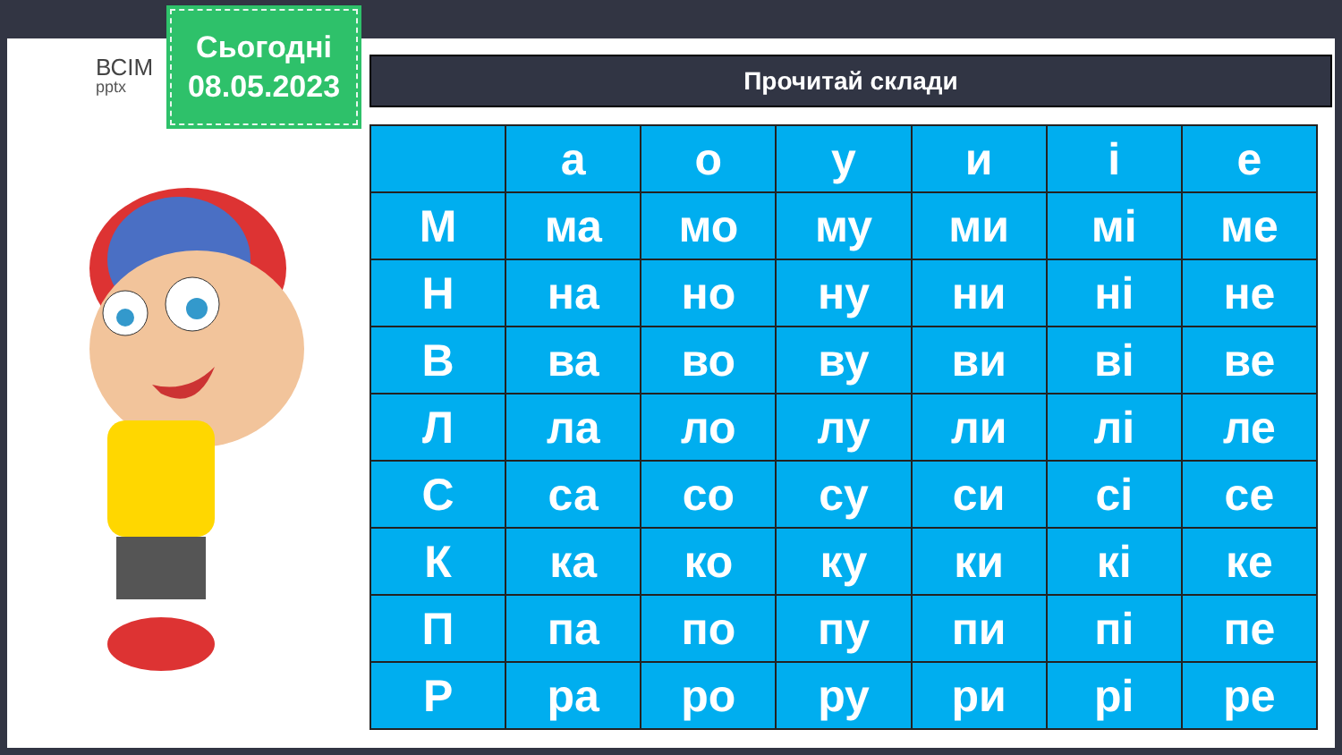ВСІМ
pptx
Сьогодні
08.05.2023
Прочитай склади
| | а | о | у | и | і | е |
| М | ма | мо | му | ми | мі | ме |
| Н | на | но | ну | ни | ні | не |
| В | ва | во | ву | ви | ві | ве |
| Л | ла | ло | лу | ли | лі | ле |
| С | са | со | су | си | сі | се |
| К | ка | ко | ку | ки | кі | ке |
| П | па | по | пу | пи | пі | пе |
| Р | ра | ро | ру | ри | рі | ре |